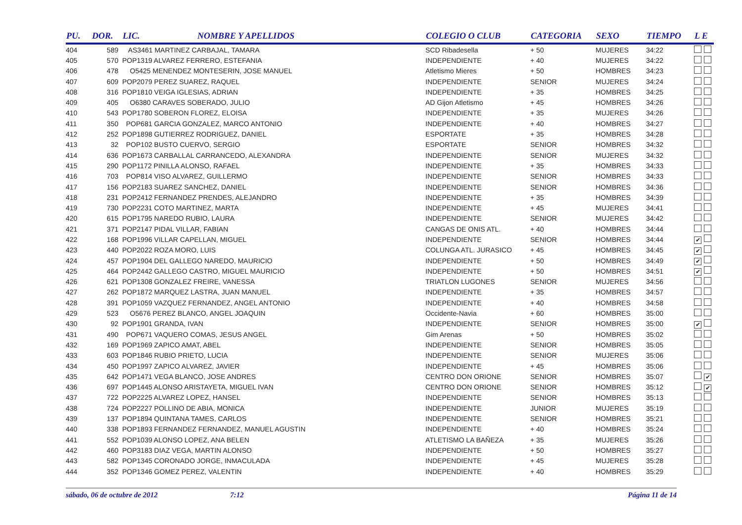| PU. | DOR. | LIC. | NOMBRE Y APELLIDOS | COLEGIO O CLUB | CATEGORIA | SEXO | TIEMPO | L E |
| --- | --- | --- | --- | --- | --- | --- | --- | --- |
| 404 | 589 | AS3461 MARTINEZ CARBAJAL, TAMARA | | SCD Ribadesella | + 50 | MUJERES | 34:22 | |
| 405 | 570 | POP1319 ALVAREZ FERRERO, ESTEFANIA | | INDEPENDIENTE | + 40 | MUJERES | 34:22 | |
| 406 | 478 | O5425 MENENDEZ MONTESERIN, JOSE MANUEL | | Atletismo Mieres | + 50 | HOMBRES | 34:23 | |
| 407 | 609 | POP2079 PEREZ SUAREZ, RAQUEL | | INDEPENDIENTE | SENIOR | MUJERES | 34:24 | |
| 408 | 316 | POP1810 VEIGA IGLESIAS, ADRIAN | | INDEPENDIENTE | + 35 | HOMBRES | 34:25 | |
| 409 | 405 | O6380 CARAVES SOBERADO, JULIO | | AD Gijon Atletismo | + 45 | HOMBRES | 34:26 | |
| 410 | 543 | POP1780 SOBERON FLOREZ, ELOISA | | INDEPENDIENTE | + 35 | MUJERES | 34:26 | |
| 411 | 350 | POP681 GARCIA GONZALEZ, MARCO ANTONIO | | INDEPENDIENTE | + 40 | HOMBRES | 34:27 | |
| 412 | 252 | POP1898 GUTIERREZ RODRIGUEZ, DANIEL | | ESPORTATE | + 35 | HOMBRES | 34:28 | |
| 413 | 32 | POP102 BUSTO CUERVO, SERGIO | | ESPORTATE | SENIOR | HOMBRES | 34:32 | |
| 414 | 636 | POP1673 CARBALLAL CARRANCEDO, ALEXANDRA | | INDEPENDIENTE | SENIOR | MUJERES | 34:32 | |
| 415 | 290 | POP1172 PINILLA ALONSO, RAFAEL | | INDEPENDIENTE | + 35 | HOMBRES | 34:33 | |
| 416 | 703 | POP814 VISO ALVAREZ, GUILLERMO | | INDEPENDIENTE | SENIOR | HOMBRES | 34:33 | |
| 417 | 156 | POP2183 SUAREZ SANCHEZ, DANIEL | | INDEPENDIENTE | SENIOR | HOMBRES | 34:36 | |
| 418 | 231 | POP2412 FERNANDEZ PRENDES, ALEJANDRO | | INDEPENDIENTE | + 35 | HOMBRES | 34:39 | |
| 419 | 730 | POP2231 COTO MARTINEZ, MARTA | | INDEPENDIENTE | + 45 | MUJERES | 34:41 | |
| 420 | 615 | POP1795 NAREDO RUBIO, LAURA | | INDEPENDIENTE | SENIOR | MUJERES | 34:42 | |
| 421 | 371 | POP2147 PIDAL VILLAR, FABIAN | | CANGAS DE ONIS ATL. | + 40 | HOMBRES | 34:44 | |
| 422 | 168 | POP1996 VILLAR CAPELLAN, MIGUEL | | INDEPENDIENTE | SENIOR | HOMBRES | 34:44 | ✔ |
| 423 | 440 | POP2022 ROZA MORO, LUIS | | COLUNGA ATL. JURASICO | + 45 | HOMBRES | 34:45 | ✔ |
| 424 | 457 | POP1904 DEL GALLEGO NAREDO, MAURICIO | | INDEPENDIENTE | + 50 | HOMBRES | 34:49 | ✔ |
| 425 | 464 | POP2442 GALLEGO CASTRO, MIGUEL MAURICIO | | INDEPENDIENTE | + 50 | HOMBRES | 34:51 | ✔ |
| 426 | 621 | POP1308 GONZALEZ FREIRE, VANESSA | | TRIATLON LUGONES | SENIOR | MUJERES | 34:56 | |
| 427 | 262 | POP1872 MARQUEZ LASTRA, JUAN MANUEL | | INDEPENDIENTE | + 35 | HOMBRES | 34:57 | |
| 428 | 391 | POP1059 VAZQUEZ FERNANDEZ, ANGEL ANTONIO | | INDEPENDIENTE | + 40 | HOMBRES | 34:58 | |
| 429 | 523 | O5676 PEREZ BLANCO, ANGEL JOAQUIN | | Occidente-Navia | + 60 | HOMBRES | 35:00 | |
| 430 | 92 | POP1901 GRANDA, IVAN | | INDEPENDIENTE | SENIOR | HOMBRES | 35:00 | ✔ |
| 431 | 490 | POP671 VAQUERO COMAS, JESUS ANGEL | | Gim Arenas | + 50 | HOMBRES | 35:02 | |
| 432 | 169 | POP1969 ZAPICO AMAT, ABEL | | INDEPENDIENTE | SENIOR | HOMBRES | 35:05 | |
| 433 | 603 | POP1846 RUBIO PRIETO, LUCIA | | INDEPENDIENTE | SENIOR | MUJERES | 35:06 | |
| 434 | 450 | POP1997 ZAPICO ALVAREZ, JAVIER | | INDEPENDIENTE | + 45 | HOMBRES | 35:06 | |
| 435 | 642 | POP1471 VEGA BLANCO, JOSE ANDRES | | CENTRO DON ORIONE | SENIOR | HOMBRES | 35:07 | ✔ |
| 436 | 697 | POP1445 ALONSO ARISTAYETA, MIGUEL IVAN | | CENTRO DON ORIONE | SENIOR | HOMBRES | 35:12 | ✔ |
| 437 | 722 | POP2225 ALVAREZ LOPEZ, HANSEL | | INDEPENDIENTE | SENIOR | HOMBRES | 35:13 | |
| 438 | 724 | POP2227 POLLINO DE ABIA, MONICA | | INDEPENDIENTE | JUNIOR | MUJERES | 35:19 | |
| 439 | 137 | POP1894 QUINTANA TAMES, CARLOS | | INDEPENDIENTE | SENIOR | HOMBRES | 35:21 | |
| 440 | 338 | POP1893 FERNANDEZ FERNANDEZ, MANUEL AGUSTIN | | INDEPENDIENTE | + 40 | HOMBRES | 35:24 | |
| 441 | 552 | POP1039 ALONSO LOPEZ, ANA BELEN | | ATLETISMO LA BAÑEZA | + 35 | MUJERES | 35:26 | |
| 442 | 460 | POP3183 DIAZ VEGA, MARTIN ALONSO | | INDEPENDIENTE | + 50 | HOMBRES | 35:27 | |
| 443 | 582 | POP1345 CORONADO JORGE, INMACULADA | | INDEPENDIENTE | + 45 | MUJERES | 35:28 | |
| 444 | 352 | POP1346 GOMEZ PEREZ, VALENTIN | | INDEPENDIENTE | + 40 | HOMBRES | 35:29 | |
sábado, 06 de octubre de 2012 7:12 Página 11 de 14